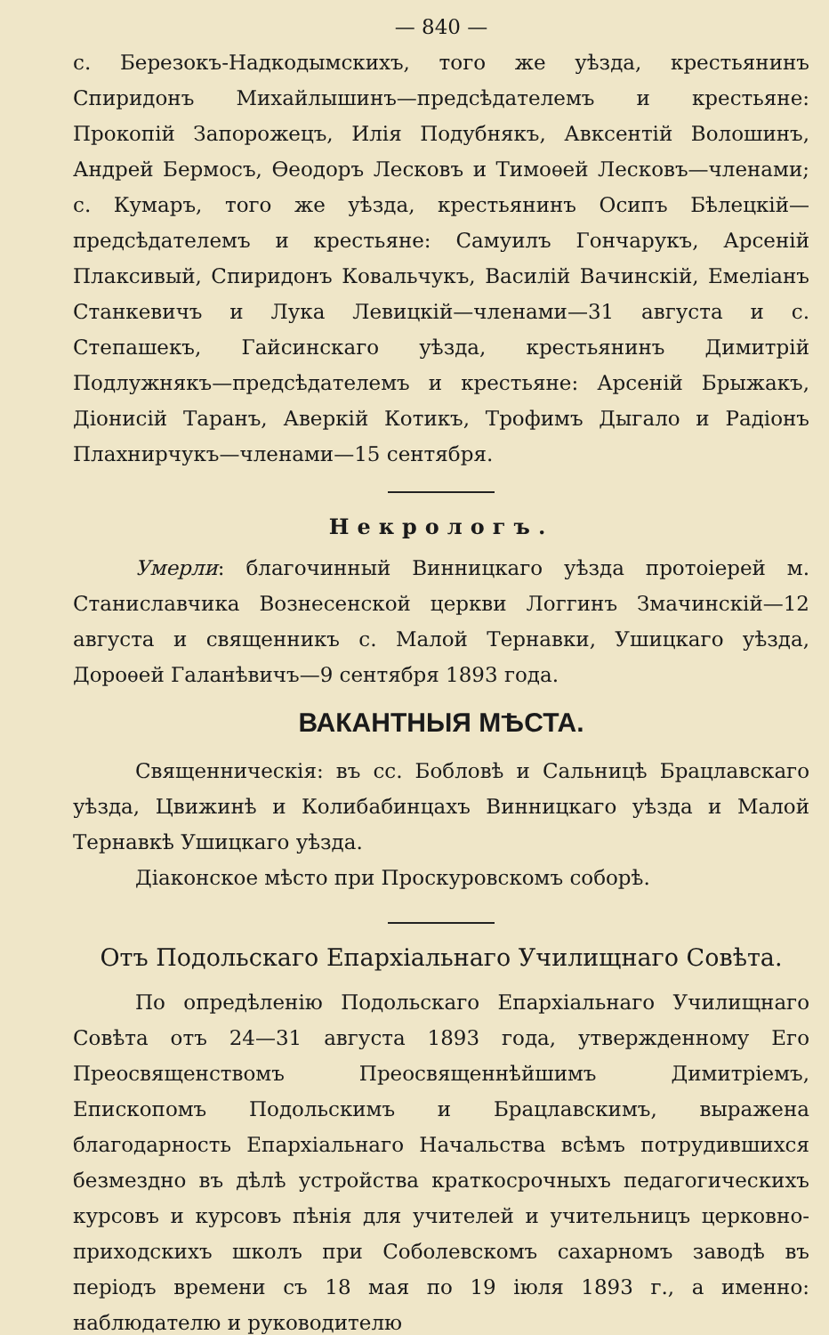— 840 —
с. Березокъ-Надкодымскихъ, того же уѣзда, крестьянинъ Спиридонъ Михайлышинъ—предсѣдателемъ и крестьяне: Прокопій Запорожецъ, Илія Подубнякъ, Авксентій Волошинъ, Андрей Бермосъ, Ѳеодоръ Лесковъ и Тимоѳей Лесковъ—членами; с. Кумаръ, того же уѣзда, крестьянинъ Осипъ Бѣлецкій—предсѣдателемъ и крестьяне: Самуилъ Гончарукъ, Арсеній Плаксивый, Спиридонъ Ковальчукъ, Василій Вачинскій, Емеліанъ Станкевичъ и Лука Левицкій—членами—31 августа и с. Степашекъ, Гайсинскаго уѣзда, крестьянинъ Димитрій Подлужнякъ—предсѣдателемъ и крестьяне: Арсеній Брыжакъ, Діонисій Таранъ, Аверкій Котикъ, Трофимъ Дыгало и Радіонъ Плахнирчукъ—членами—15 сентября.
Некрологъ.
Умерли: благочинный Винницкаго уѣзда протоіерей м. Станиславчика Вознесенской церкви Логгинъ Змачинскій—12 августа и священникъ с. Малой Тернавки, Ушицкаго уѣзда, Дороѳей Галанѣвичъ—9 сентября 1893 года.
ВАКАНТНЫЯ МѢСТА.
Священническія: въ сс. Бобловѣ и Сальницѣ Брацлавскаго уѣзда, Цвижинѣ и Колибабинцахъ Винницкаго уѣзда и Малой Тернавкѣ Ушицкаго уѣзда.
Діаконское мѣсто при Проскуровскомъ соборѣ.
Отъ Подольскаго Епархіальнаго Училищнаго Совѣта.
По опредѣленію Подольскаго Епархіальнаго Училищнаго Совѣта отъ 24—31 августа 1893 года, утвержденному Его Преосвященствомъ Преосвященнѣйшимъ Димитріемъ, Епископомъ Подольскимъ и Брацлавскимъ, выражена благодарность Епархіальнаго Начальства всѣмъ потрудившихся безмездно въ дѣлѣ устройства краткосрочныхъ педагогическихъ курсовъ и курсовъ пѣнія для учителей и учительницъ церковно-приходскихъ школъ при Соболевскомъ сахарномъ заводѣ въ періодъ времени съ 18 мая по 19 іюля 1893 г., а именно: наблюдателю и руководителю